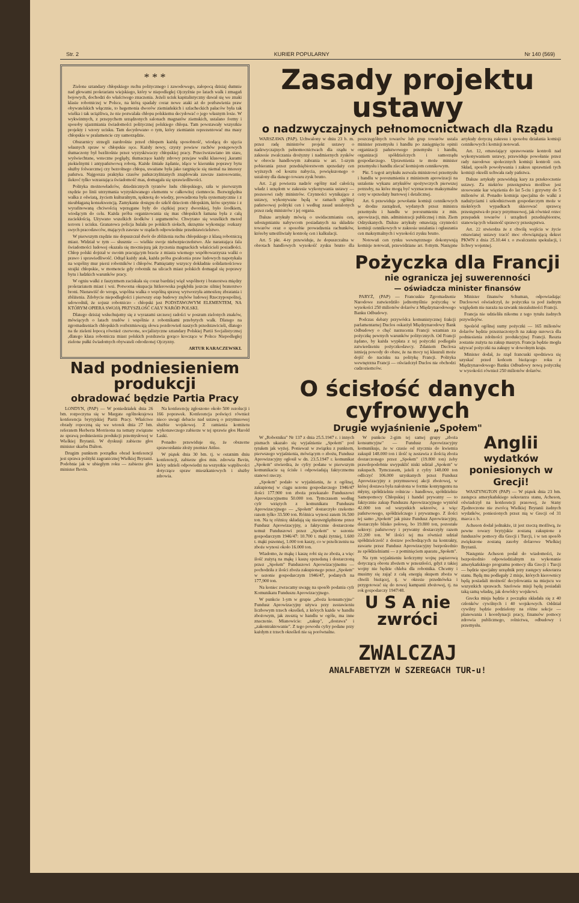Str. 2 KURIER POPULARNY Nr 140 (569)
* * *
Zielone sztandary chłopskiego ruchu politycznego i zawodowego, załopocą dzisiaj dumnie nad głowami proletariatu wiejskiego, który w niepodległej Ojczyźnie po latach walk i zmagań bojowych, dochodzi do właściwego znaczenia. Jeżeli ucisk kapitalistyczny dawał się we znaki klasie robotniczej w Polsce, na którą spadały coraz nowe ataki aż do pozbawienia praw obywatelskich włącznie, to hegemonia dworów ziemiańskich i szlacheckich pałaców była tak wielka i tak uciążliwa, że nie pozwalała chłopu polskiemu decydować o jego własnym losie. W wykwintnych, z przepychem urządzonych salonach magnatów ziemskich, ustalano formy i sposoby ujarzmiania świadomości politycznej polskiego chłopa. Tam powstawały wszystkie projekty i wzory ucisku. Tam decydowano o tym, który ziemianin reprezentować ma masy chłopskie w pralamencie czy samorządzie.
Obszarnicy strzegli zazdrośnie przed chłopem każdą sposobność, wiodącą do ujęcia własnych spraw w chłopskie ręce. Każdy nowy, czysty powiew ruchów postępowych tłumaczony był bezlitośnie przez wyzyskiwaczy chłopskiej pracy. Przeciwstawiano im stare, wyświechtane, wsteczne poglądy, tłumaczące każdy zdrowy przejaw walki klasowej ,karami piekielnymi i antypaństwową robotą. Każde śmiałe żądanie, idące w kierunku poprawy bytu służby folwarcznej czy bezrolnego chłopa, uważane była jako targnięcie się niemal na interesy państwa. Najgorsza praktyka czasów pańszczyźnianych znajdowała zawsze zastosowanie, ilekroć tylko wzrastająca świadomość mas, domagała się sprawiedliwości.
Polityka możnowładców, dziedzicznych tyranów ludu chłopskiego, szła w pierwszym rzędzie po linii utrzymania wyzyskiwanego elementu w całkowitej ciemnocie. Bezwzględna walka z oświatą, życiem kulturalnym, tęsknotą do wiedzy, prowadzona była systematycznie i z nieubłaganą konsekwencją. Zamykanie dostępu do szkół dzieciom chłopskim, które sprytnie i z wyrafinowaną chciwością wprzęgane były do ciężkiej pracy dworskiej, było środkiem, wiodącym do celu. Każda próba organizowania się mas chłopskich łamana była z całą zaciekłością. Używano wszelkich środków i argumentów. Chwytano się wszelkich metod terroru i ucisku. Granatowa policja hulała po polskich siołach, skrzętnie wykonując rozkazy swych pracodawców, mających zawsze w rządach odpowiednie przedstawicielstwo.
W pierwszym rzędzie nie dopuszczał dwór do zbliżenia ruchu chłopskiego z klasą robotniczą miast. Widział w tym — słusznie — wielkie swoje niebezpieczeństwo. Ale narastająca fala świadomości ludowej okazała się mocniejszą jak życzenia magnackich właścicieli posiadłości. Chłop polski dojrzał w swoim pracującym bracie z miasta wiernego współtowarzysza walki o prawo i sprawiedliwość. Odtąd każdy atak, każda próba gwałcenia praw ludowych napotykała na wspólny mur piersi robotników i chłopów. Pamiętamy wszyscy dokładnie solidarnościowe strajki chłopskie, w momencie gdy robotnik na ulicach miast polskich domagał się poprawy bytu i ludzkich warunków pracy.
W ogniu walki z faszyzmem zaciskała się coraz bardziej więź wspólnoty i braterstwa między proletariatem miast i wsi. Potworna okupacja hitlerowska pogłębiła jeszcze silniej braterstwo broni. Nienawiść do wroga, wspólna walka o wspólną sprawę wytworzyła atmosferę zbratania i zbliżenia. Zdobycie niepodległości i pierwszy etap budowy zrębów ludowej Rzeczypospolitej, udowodnił, że sojusz robotniczo - chłopski jest PODSTAWOWYM ELEMENTEM, NA KTÓRYM OPIERA SWOJĄ PRZYSZŁOŚĆ CAŁY NARÓD POLSKI.
Dlatego dzisiaj wsłuchujemy się z wyrazami szczerej radości w poszum zielonych znaków, mówiących o latach trudów i wspólnie z robotnikami przebytych walk. Dlatego na zgromadzeniach chłopskich rozbrzmiewają słowa pozdrowień naszych przedstawicieli, dlatego na tle zieleni łopocą również czerwone, socjalistyczne sztandary Polskiej Partii Socjalistycznej ,dlatego klasa robotnicza miast polskich pozdrawia gorąco kroczące w Polsce Niepodległej zielone pułki świadomych obywateli odrodzonej Ojczyzny.
ARTUR KARACZEWSKI.
Nad podniesieniem produkcji
obradować będzie Partia Pracy
LONDYN, (PAP) — W poniedziałek dnia 26 bm. rozpoczyna się w Margate ogólnokrajowa konferencja brytyjskiej Partii Pracy. Właściwe obrady ropoczną się we wtorek dnia 27 bm. referatem Herberta Morrisona na tematy związane ze sprawą podniesienia produkcji przemysłowej w Wielkiej Brytanii. W dyskusji zabierze głos minister skarbu Dalton.
Drugim punktem porządku obrad konferencji jest sprawa polityki zagranicznej Wielkiej Brytanii. Podobnie jak w ubiegłym roku — zabierze głos minister Bevin.
Na konferencję zgłoszono około 500 rezolucji i 166 poprawek. Konferencja poświęci również nieco uwagi debacie nad ustawą o przymusowej służbie wojskowej. Z ramienia komitetu wykonawczego zabierze w tej sprawie głos Harold Laski.
Ponadto przewiduje się, że obszerne sprawozdanie złoży premier Attlee.
W piątek dnia 30 bm. tj. w ostatnim dniu konferencji, zabierze głos min. zdrowia Bevin, który udzieli odpowiedzi na wszystkie wątpliwości dotyczące spraw mieszkaniowych i służby zdrowia.
Zasady projektu ustawy
o nadzwyczajnych pełnomocnictwach dla Rządu
WARSZAWA (PAP). Uchwalony w dniu 23 b. m. przez radę ministrów projekt ustawy o nadzwyczajnych pełnomocnictwach dla rządu w zakresie zwalczania drożyzny i nadmiernych zysków w obrocie handlowym zabrania w art. 1-szym pobierania przez przedsiębiorstwom sprzedaży cen wyższych od kosztu nabycia, powiększonego o ustalony dla danego towaru zysk brutto.
Art. 2.gi powierza nadzór ogólny nad całością władz i urzędom w zakresie wykonywania ustawy — prezesowi rady ministrów. Czynności wynikające z ustawy, wykonywane będą w ramach ogólnej państwowej polityki cen i według zasad ustalonych przez radę ministrów i jej organa.
Dalsze artykuły mówią o uwidaczmianiu cen, udostępnianiu nabywcom posiadanych na składzie towarów oraz o sposobie prowadzenia rachunków, któreby umożliwiały kontrolę cen i kalkulacji.
Art. 5 pkt. 4-ty przewiduje, że dopuszczalna w obrotach handlowych wysokość zysku brutto dla poszczególnych towarów lub grup towarów ustala minister przemysłu i handlu po zasięgnięciu opinii organizacji państwowego przemysłu i handlu, organizacji spółdzielczych i samorządu gospodarczego. Uprawnienia te może minister przemysłu i handlu zlecać komisjom cennikowym.
Pkt. 5 tegoż artykułu zezwala ministrowi przemysłu i handlu w porozumieniu z ministrem aprowizacji na ustalenie wykazu artykułów spożywczych pierwszej potrzeby, na które mogą być wyznaczone maksymalne ceny w sprzedaży hurtowej i detalicznej.
Art. 6 przewiduje powołanie komisji cennikowych w drodze zarządzeń, wydanych przez ministra przemysłu i handlu w porozumieniu z min. aprowizacji, min. administracji publicznej i min. Ziem Odzyskanych. Dalsze artykuły omawiają czynności komisji cennikowych w zakresie ustalania i ogłaszania cen maksymalnych i wysokości zysku brutto.
Notowań cen rynku wewnętrznego dokonywują komisje notowań, przewidziane art. 8-mym. Następne artykuły dotyczą zakresu i sposobu działania komisji cennikowych i komisji notowań.
Art. 12, omawiający sprawowanie kontroli nad wykonywaniem ustawy, przewiduje powołanie przez rady narodowe społecznych komisji kontroli cen. Skład, sposób powoływania i zakres uprawnień tych komisji określi uchwała rady państwa.
Dalsze artykuły przewidują kary za przekroczenie ustawy. Za niektóre przestępstwa możliwe jest stosowanie kar więzienia do lat 5-ciu i grzywny do 5 milionów zł. Ponadto komisja specjalna do walki z nadużyciami i szkodnictwem gospodarczym może w niektórych wypadkach skierować sprawcę przestępstwa do pracy przymusowej, jak również orzec przepadek towarów i urządzeń przedsiębiorstw, stanowiących własność sprawcy przestępstwa.
Art. 22 stwierdza że z chwilą wejścia w życie omawianej ustawy tracić moc obowiązującą dekret PKWN z dnia 25.10.44 r. o zwalczaniu spekulacji, i lichwy wojennej.
Pożyczka dla Francji
nie ogranicza jej suwerenności
— oświadcza minister finansów
PARYŻ, (PAP) — Francuskie Zgromadzenie Narodowe zatwierdziło jednomyślnie pożyczkę w wysokości 250 milionów dolarów z Międzynarodowego Banku Odbudowy.
Podczas debaty przywódca komunistycznej frakcji parlamentarnej Duclos oskarżył Międzynarodowy Bank Odbudowy o chęć narzucenia Francji wzamian za pożyczkę pewnych warunków politycznych. Od Francji żądano, by każda wypłata z tej pożyczki podlegała zatwierdzeniu pożyczkodawcy. Zdaniem Duclosa istnieją powody do obaw, że na mocy tej klauzuli może dojść do nacisku na politykę Francji. Polityka wewnętrzna Francji — oświadczył Duclos nie obchodzi cudzoziemców.
Minister finansów Schuman, odpowiadając Duclosowi oświadczył, że pożyczka ta pod żadnym względem nie naraża na szwank niezależności Francji.
Francja nie udzieliła nikomu z tego tytułu żadnych przywilejów.
Spośród ogólnej sumy pożyczki — 165 milionów dolarów będzie przeznaczonych na zakup surowca dla podniesienia zdolności produkcyjnej Francji. Reszta zostanie zużyta na zakup maszyn. Francja będzie mogła używać pożyczki na zakupy w dowolnym kraju.
Minister dodał, że rząd francuski spodziewa się uzyskać przed końcem bieżącego roku z Międzynarodowego Banku Odbudowy nową pożyczkę w wysokości również 250 milionów dolarów.
O ścisłość danych cyfrowych
Drugie wyjaśnienie „Społem"
W „Robotniku" Nr 137 z dnia 25.5.1947 r. i innych pismach ukazało się wyjaśnienie „Społem" pod tytułem jak wyżej. Ponieważ w związku z punktem, pierwszego wyjaśnienia, mówiącym o zbożu, Fundusz Aprowizacyjny ogłosił w dn. 23.5.1947 r. komunikat „Społem" stwierdza, że cyfry podane w pierwszym komunikacie są ścisłe i odpowiadają faktycznemu stanowi rzeczy.
„Społem" podało w wyjaśnieniu, że z ogólnej, zakupionej w ciągu sezonu gospodarczego 1946/47 ilości 177.900 ton zboża przekazało Funduszowi Aprowizacyjnemu 50.000 ton. Tymczasem według cyfr wziętych z komunikatu Funduszu Aprowizacyjnego — „Społem" dostarczyło rzekomo razem tylko 33.500 ton. Różnica wynosi zatem 16.500 ton. Na tę różnicę składają się nieuwzględnione przez Fundusz Aprowizacyjny, a faktycznie dostarczone temuż Funduszowi przez „Społem" w sezonie gospodarczym 1946/47: 10.700 t. mąki żytniej, 1.600 t. mąki pszennej, 1.000 ton kaszy, co w przeliczeniu na zboże wynosi około 16.000 ton.
Wiadomo, że mąkę i kaszę robi się ze zboża, a więc ilość zużytą na mąkę i kaszę sprzedaną i dostarczoną przez „Społem" Funduszowi Aprowizacyjnemu — pochodziła z ilości zboża zakupionego przez „Społem" w sezonie gospodarczym 1946/47, podanych na 177,900 ton.
Na koniec zwracamy uwagę na sposób podania cyfr Komunikatu Funduszu Aprowizacyjnego.
W punkcie 1-ym w grupie „zboża konsumcyjne" Fundusz Aprowizacyjny używa przy zestawieniu liczbowym trzech określeń, z których każde w handlu zbożowym, jak zresztą w handlu w ogóle, ma inne znaczenie. Mianowicie: „zakup", „dostawa" i „zakontraktowanie". Z tego powodu cyfry podane przy każdym z trzech określeń nie są porównalne.
W punkcie 2-gim tej samej grupy „zboża konsumcyjne" — Fundusz Aprowizacyjny komunikuje, że w czasie od stycznia do kwietnia zakupił 148.000 ton i ilość tę zestawia z ilością zboża dostarczonego przez „Społem" (19.800 ton) żeby prawdopodobnie uwypuklić niski udział „Społem" w zakupach. Tymczasem, jeżeli z cyfry 148.000 ton odliczyć 106.000 uzyskanych przez Fundusz Aprowizacyjny z przymusowej akcji zbożowej, w której dostawa była nałożona w formie kontyngentu na młyny, spółdzielnie rolnicze - handlowe, spółdzielnie Samopomocy Chłopskiej i handel prywatny — to faktycznie zakup Funduszu Aprowizacyjnego wyniósł 42.000 ton od wszystkich sektorów, a więc państwowego, spółdzielczego i prywatnego. Z ilości tej samo „Społem" jak pisze Fundusz Aprowizacyjny, dostarczyło blisko połowę, bo 19.800 ton, pozostałe sektory: państwowy i prywatny dostarczyły razem 22.200 ton. W ilości tej ma również udział spółdzielczość z dostaw pochodzących na kontrakty, zawarte przez Fundusz Aprowizacyjny bezpośrednio ze spółdzielniami — z pominięciem aparatu „Społem".
Na tym wyjaśnieniu kończymy wojnę papierową dotyczącą obrotu zbożem w przeszłości, gdyż z takiej wojny nie będzie chleba dla robotnika. Chcemy i musimy się zająć z całą energią skupem zboża w chwili bieżącej, tj. w okresie przednówka i przygotować się do nowej kampanii zbożowej, tj. na rok gospodarczy 1947/48.
U S A nie zwróci Anglii
wydatków poniesionych w Grecji!
WASZYNGTON (PAP) — W piątek dnia 23 bm. zastępca amerykańskiego sekretarza stanu, Acheson, oświadczył na konferencji prasowej, że Stany Zjednoczone nie zwrócą Wielkiej Brytanii żadnych wydatków, poniesionych przez nią w Grecji od 31 marca r. b.
Acheson dodał jednakże, iż jest rzeczą możliwą, że pewne towary brytyjskie zostaną zakupione z funduszów pomocy dla Grecji i Turcji, i w ten sposób zwiększone zostaną zasoby dolarowe Wielkiej Brytanii.
Następnie Acheson podał do wiadomości, że bezpośrednio odpowiedzialnym za wykonanie amerykańskiego programu pomocy dla Grecji i Turcji — będzie specjalny urzędnik przy zastępcy sekretarza stanu. Będą mu podlegały 2 misje, których kierownicy będą posiadali możność decydowania na miejscu we wszystkich sprawach. Szefowie misji będą posiadali taką samą władzę, jak dowódcy wojskowi.
Grecka misja będzie z początku składała się z 40 członków cywilnych i 40 wojskowych. Oddział cywilny będzie podzielony na różne sekcje — planowania i koordynacji pracy, finansów pomocy zdrowia publicznego, rolnictwa, odbudowy i przemysłu.
ZWALCZAJ
ANALFABETYZM W SZEREGACH TUR-u!